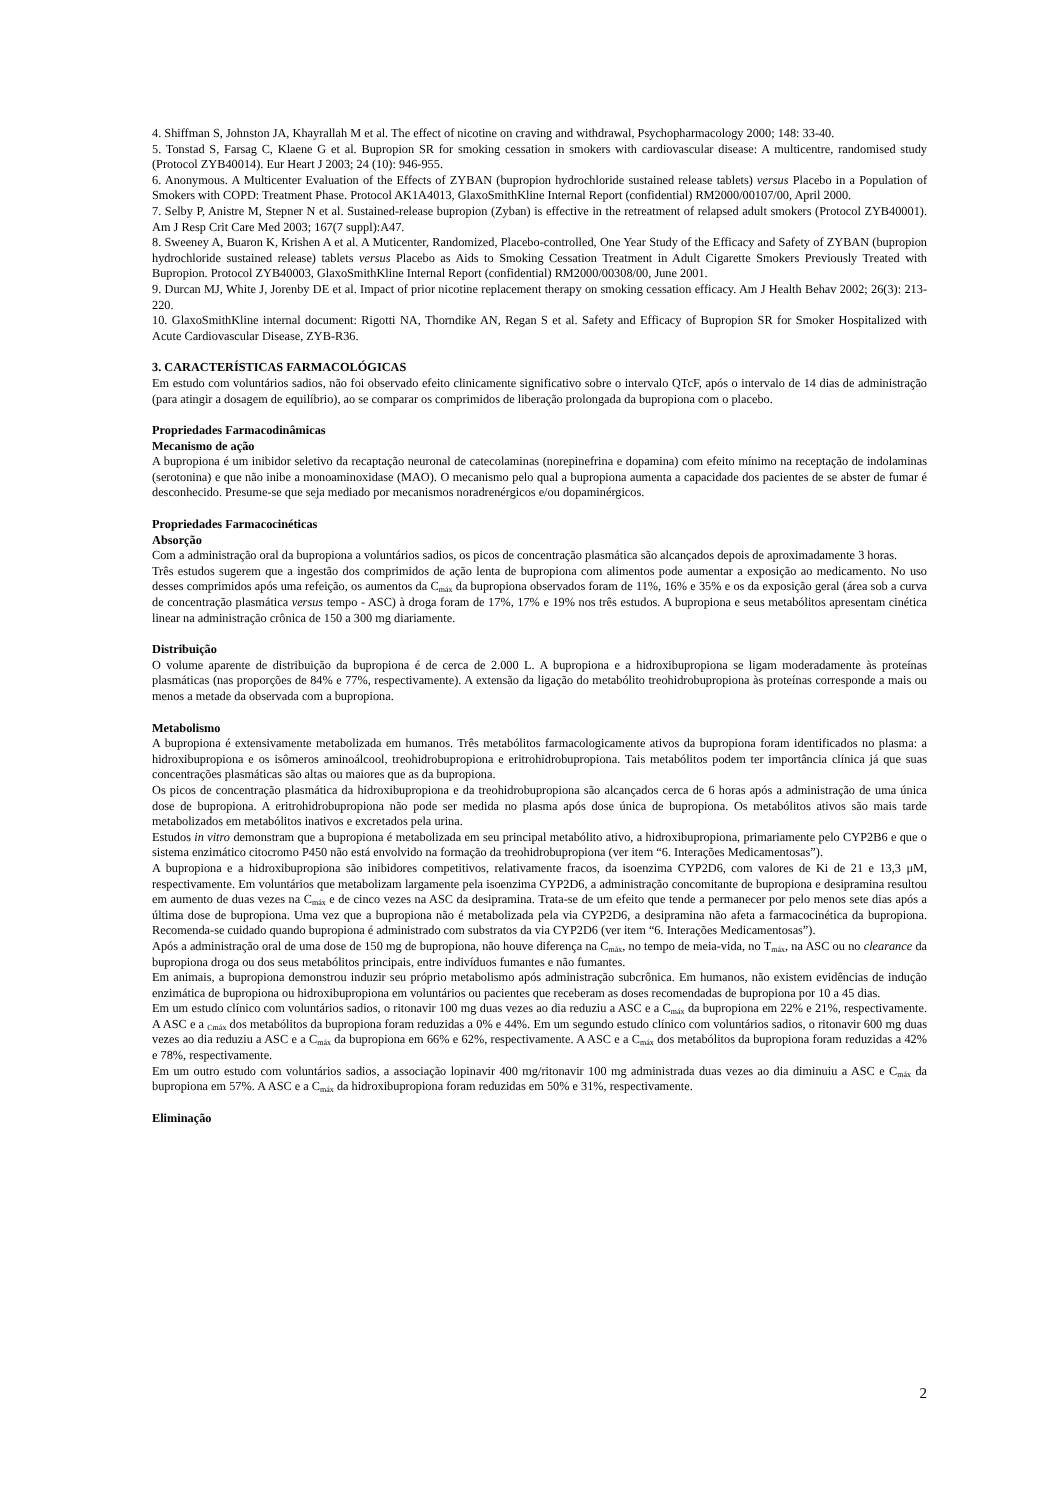4. Shiffman S, Johnston JA, Khayrallah M et al. The effect of nicotine on craving and withdrawal, Psychopharmacology 2000; 148: 33-40.
5. Tonstad S, Farsag C, Klaene G et al. Bupropion SR for smoking cessation in smokers with cardiovascular disease: A multicentre, randomised study (Protocol ZYB40014). Eur Heart J 2003; 24 (10): 946-955.
6. Anonymous. A Multicenter Evaluation of the Effects of ZYBAN (bupropion hydrochloride sustained release tablets) versus Placebo in a Population of Smokers with COPD: Treatment Phase. Protocol AK1A4013, GlaxoSmithKline Internal Report (confidential) RM2000/00107/00, April 2000.
7. Selby P, Anistre M, Stepner N et al. Sustained-release bupropion (Zyban) is effective in the retreatment of relapsed adult smokers (Protocol ZYB40001). Am J Resp Crit Care Med 2003; 167(7 suppl):A47.
8. Sweeney A, Buaron K, Krishen A et al. A Muticenter, Randomized, Placebo-controlled, One Year Study of the Efficacy and Safety of ZYBAN (bupropion hydrochloride sustained release) tablets versus Placebo as Aids to Smoking Cessation Treatment in Adult Cigarette Smokers Previously Treated with Bupropion. Protocol ZYB40003, GlaxoSmithKline Internal Report (confidential) RM2000/00308/00, June 2001.
9. Durcan MJ, White J, Jorenby DE et al. Impact of prior nicotine replacement therapy on smoking cessation efficacy. Am J Health Behav 2002; 26(3): 213-220.
10. GlaxoSmithKline internal document: Rigotti NA, Thorndike AN, Regan S et al. Safety and Efficacy of Bupropion SR for Smoker Hospitalized with Acute Cardiovascular Disease, ZYB-R36.
3. CARACTERÍSTICAS FARMACOLÓGICAS
Em estudo com voluntários sadios, não foi observado efeito clinicamente significativo sobre o intervalo QTcF, após o intervalo de 14 dias de administração (para atingir a dosagem de equilíbrio), ao se comparar os comprimidos de liberação prolongada da bupropiona com o placebo.
Propriedades Farmacodinâmicas
Mecanismo de ação
A bupropiona é um inibidor seletivo da recaptação neuronal de catecolaminas (norepinefrina e dopamina) com efeito mínimo na receptação de indolaminas (serotonina) e que não inibe a monoaminoxidase (MAO). O mecanismo pelo qual a bupropiona aumenta a capacidade dos pacientes de se abster de fumar é desconhecido. Presume-se que seja mediado por mecanismos noradrenérgicos e/ou dopaminérgicos.
Propriedades Farmacocinéticas
Absorção
Com a administração oral da bupropiona a voluntários sadios, os picos de concentração plasmática são alcançados depois de aproximadamente 3 horas.
Três estudos sugerem que a ingestão dos comprimidos de ação lenta de bupropiona com alimentos pode aumentar a exposição ao medicamento. No uso desses comprimidos após uma refeição, os aumentos da C<sub>máx</sub> da bupropiona observados foram de 11%, 16% e 35% e os da exposição geral (área sob a curva de concentração plasmática versus tempo - ASC) à droga foram de 17%, 17% e 19% nos três estudos. A bupropiona e seus metabólitos apresentam cinética linear na administração crônica de 150 a 300 mg diariamente.
Distribuição
O volume aparente de distribuição da bupropiona é de cerca de 2.000 L. A bupropiona e a hidroxibupropiona se ligam moderadamente às proteínas plasmáticas (nas proporções de 84% e 77%, respectivamente). A extensão da ligação do metabólito treohidrobupropiona às proteínas corresponde a mais ou menos a metade da observada com a bupropiona.
Metabolismo
A bupropiona é extensivamente metabolizada em humanos. Três metabólitos farmacologicamente ativos da bupropiona foram identificados no plasma: a hidroxibupropiona e os isômeros aminoálcool, treohidrobupropiona e eritrohidrobupropiona. Tais metabólitos podem ter importância clínica já que suas concentrações plasmáticas são altas ou maiores que as da bupropiona.
Os picos de concentração plasmática da hidroxibupropiona e da treohidrobupropiona são alcançados cerca de 6 horas após a administração de uma única dose de bupropiona. A eritrohidrobupropiona não pode ser medida no plasma após dose única de bupropiona. Os metabólitos ativos são mais tarde metabolizados em metabólitos inativos e excretados pela urina.
Estudos in vitro demonstram que a bupropiona é metabolizada em seu principal metabólito ativo, a hidroxibupropiona, primariamente pelo CYP2B6 e que o sistema enzimático citocromo P450 não está envolvido na formação da treohidrobupropiona (ver item “6. Interações Medicamentosas”).
A bupropiona e a hidroxibupropiona são inibidores competitivos, relativamente fracos, da isoenzima CYP2D6, com valores de Ki de 21 e 13,3 μM, respectivamente. Em voluntários que metabolizam largamente pela isoenzima CYP2D6, a administração concomitante de bupropiona e desipramina resultou em aumento de duas vezes na C<sub>máx</sub> e de cinco vezes na ASC da desipramina. Trata-se de um efeito que tende a permanecer por pelo menos sete dias após a última dose de bupropiona. Uma vez que a bupropiona não é metabolizada pela via CYP2D6, a desipramina não afeta a farmacocinética da bupropiona. Recomenda-se cuidado quando bupropiona é administrado com substratos da via CYP2D6 (ver item “6. Interações Medicamentosas”).
Após a administração oral de uma dose de 150 mg de bupropiona, não houve diferença na C<sub>máx</sub>, no tempo de meia-vida, no T<sub>máx</sub>, na ASC ou no clearance da bupropiona droga ou dos seus metabólitos principais, entre indivíduos fumantes e não fumantes.
Em animais, a bupropiona demonstrou induzir seu próprio metabolismo após administração subcrônica. Em humanos, não existem evidências de indução enzimática de bupropiona ou hidroxibupropiona em voluntários ou pacientes que receberam as doses recomendadas de bupropiona por 10 a 45 dias.
Em um estudo clínico com voluntários sadios, o ritonavir 100 mg duas vezes ao dia reduziu a ASC e a C<sub>máx</sub> da bupropiona em 22% e 21%, respectivamente. A ASC e a <sub>Cmáx</sub> dos metabólitos da bupropiona foram reduzidas a 0% e 44%. Em um segundo estudo clínico com voluntários sadios, o ritonavir 600 mg duas vezes ao dia reduziu a ASC e a C<sub>máx</sub> da bupropiona em 66% e 62%, respectivamente. A ASC e a C<sub>máx</sub> dos metabólitos da bupropiona foram reduzidas a 42% e 78%, respectivamente.
Em um outro estudo com voluntários sadios, a associação lopinavir 400 mg/ritonavir 100 mg administrada duas vezes ao dia diminuiu a ASC e C<sub>máx</sub> da bupropiona em 57%. A ASC e a C<sub>máx</sub> da hidroxibupropiona foram reduzidas em 50% e 31%, respectivamente.
Eliminação
2